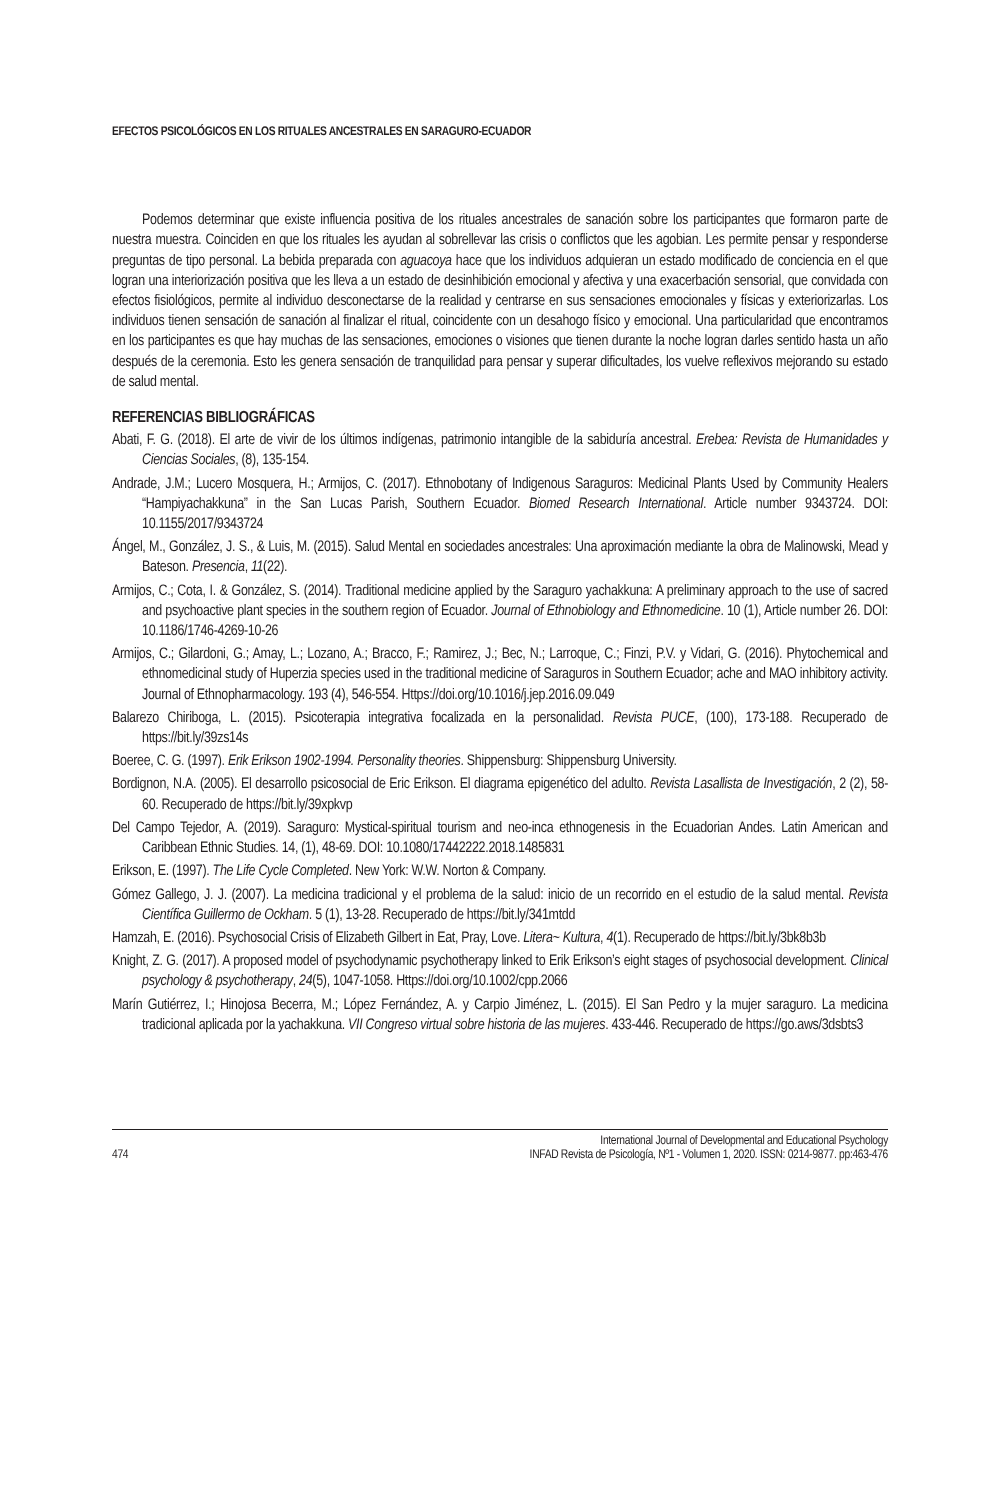EFECTOS PSICOLÓGICOS EN LOS RITUALES ANCESTRALES EN SARAGURO-ECUADOR
Podemos determinar que existe influencia positiva de los rituales ancestrales de sanación sobre los participantes que formaron parte de nuestra muestra. Coinciden en que los rituales les ayudan al sobrellevar las crisis o conflictos que les agobian. Les permite pensar y responderse preguntas de tipo personal. La bebida preparada con aguacoya hace que los individuos adquieran un estado modificado de conciencia en el que logran una interiorización positiva que les lleva a un estado de desinhibición emocional y afectiva y una exacerbación sensorial, que convidada con efectos fisiológicos, permite al individuo desconectarse de la realidad y centrarse en sus sensaciones emocionales y físicas y exteriorizarlas. Los individuos tienen sensación de sanación al finalizar el ritual, coincidente con un desahogo físico y emocional. Una particularidad que encontramos en los participantes es que hay muchas de las sensaciones, emociones o visiones que tienen durante la noche logran darles sentido hasta un año después de la ceremonia. Esto les genera sensación de tranquilidad para pensar y superar dificultades, los vuelve reflexivos mejorando su estado de salud mental.
REFERENCIAS BIBLIOGRÁFICAS
Abati, F. G. (2018). El arte de vivir de los últimos indígenas, patrimonio intangible de la sabiduría ancestral. Erebea: Revista de Humanidades y Ciencias Sociales, (8), 135-154.
Andrade, J.M.; Lucero Mosquera, H.; Armijos, C. (2017). Ethnobotany of Indigenous Saraguros: Medicinal Plants Used by Community Healers “Hampiyachakkuna” in the San Lucas Parish, Southern Ecuador. Biomed Research International. Article number 9343724. DOI: 10.1155/2017/9343724
Ángel, M., González, J. S., & Luis, M. (2015). Salud Mental en sociedades ancestrales: Una aproximación mediante la obra de Malinowski, Mead y Bateson. Presencia, 11(22).
Armijos, C.; Cota, I. & González, S. (2014). Traditional medicine applied by the Saraguro yachakkuna: A preliminary approach to the use of sacred and psychoactive plant species in the southern region of Ecuador. Journal of Ethnobiology and Ethnomedicine. 10 (1), Article number 26. DOI: 10.1186/1746-4269-10-26
Armijos, C.; Gilardoni, G.; Amay, L.; Lozano, A.; Bracco, F.; Ramirez, J.; Bec, N.; Larroque, C.; Finzi, P.V. y Vidari, G. (2016). Phytochemical and ethnomedicinal study of Huperzia species used in the traditional medicine of Saraguros in Southern Ecuador; ache and MAO inhibitory activity. Journal of Ethnopharmacology. 193 (4), 546-554. Https://doi.org/10.1016/j.jep.2016.09.049
Balarezo Chiriboga, L. (2015). Psicoterapia integrativa focalizada en la personalidad. Revista PUCE, (100), 173-188. Recuperado de https://bit.ly/39zs14s
Boeree, C. G. (1997). Erik Erikson 1902-1994. Personality theories. Shippensburg: Shippensburg University.
Bordignon, N.A. (2005). El desarrollo psicosocial de Eric Erikson. El diagrama epigenético del adulto. Revista Lasallista de Investigación, 2 (2), 58-60. Recuperado de https://bit.ly/39xpkvp
Del Campo Tejedor, A. (2019). Saraguro: Mystical-spiritual tourism and neo-inca ethnogenesis in the Ecuadorian Andes. Latin American and Caribbean Ethnic Studies. 14, (1), 48-69. DOI: 10.1080/17442222.2018.1485831
Erikson, E. (1997). The Life Cycle Completed. New York: W.W. Norton & Company.
Gómez Gallego, J. J. (2007). La medicina tradicional y el problema de la salud: inicio de un recorrido en el estudio de la salud mental. Revista Científica Guillermo de Ockham. 5 (1), 13-28. Recuperado de https://bit.ly/341mtdd
Hamzah, E. (2016). Psychosocial Crisis of Elizabeth Gilbert in Eat, Pray, Love. Litera~ Kultura, 4(1). Recuperado de https://bit.ly/3bk8b3b
Knight, Z. G. (2017). A proposed model of psychodynamic psychotherapy linked to Erik Erikson’s eight stages of psychosocial development. Clinical psychology & psychotherapy, 24(5), 1047-1058. Https://doi.org/10.1002/cpp.2066
Marín Gutiérrez, I.; Hinojosa Becerra, M.; López Fernández, A. y Carpio Jiménez, L. (2015). El San Pedro y la mujer saraguro. La medicina tradicional aplicada por la yachakkuna. VII Congreso virtual sobre historia de las mujeres. 433-446. Recuperado de https://go.aws/3dsbts3
474 International Journal of Developmental and Educational Psychology
INFAD Revista de Psicología, Nº1 - Volumen 1, 2020. ISSN: 0214-9877. pp:463-476